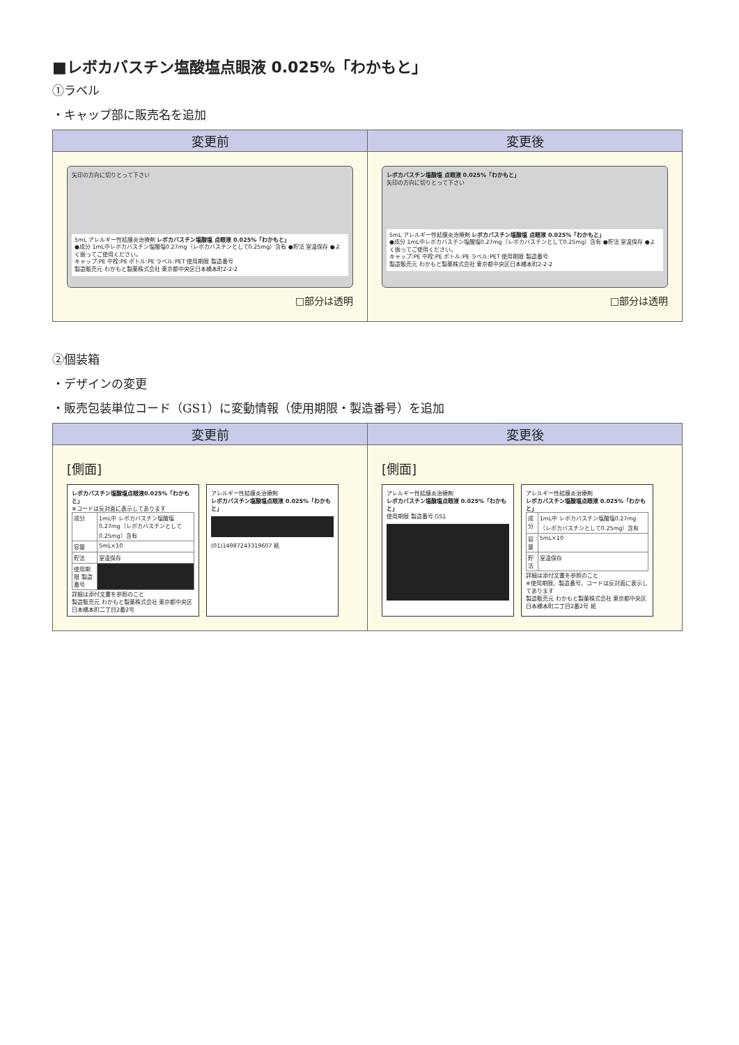■レボカバスチン塩酸塩点眼液 0.025%「わかもと」
①ラベル
・キャップ部に販売名を追加
| 変更前 | 変更後 |
| --- | --- |
| 矢印の方向に切りとって下さい 5mL アレルギー性結膜炎治療剤 レボカバスチン塩酸塩 点眼液 0.025%「わかもと」 ●成分 1mL中レボカバスチン塩酸塩0.27mg（レボカバスチンとして0.25mg）含有 ●貯法 室温保存 ●よく振ってご使用ください。 キャップ:PE 中栓:PE ボトル:PE ラベル:PET 使用期限 製造番号 製造販売元 わかもと製薬株式会社 東京都中央区日本橋本町2-2-2 □部分は透明 | レボカバスチン塩酸塩 点眼液 0.025%「わかもと」 矢印の方向に切りとって下さい 5mL アレルギー性結膜炎治療剤 レボカバスチン塩酸塩 点眼液 0.025%「わかもと」 ●成分 1mL中レボカバスチン塩酸塩0.27mg（レボカバスチンとして0.25mg）含有 ●貯法 室温保存 ●よく振ってご使用ください。 キャップ:PE 中栓:PE ボトル:PE ラベル:PET 使用期限 製造番号 製造販売元 わかもと製薬株式会社 東京都中央区日本橋本町2-2-2 □部分は透明 |
②個装箱
・デザインの変更
・販売包装単位コード（GS1）に変動情報（使用期限・製造番号）を追加
| 変更前 | 変更後 |
| --- | --- |
| [側面] レボカバスチン塩酸塩点眼液0.025%「わかもと」 ※コードは反対面に表示してあります / 成分 / 1mL中 レボカバスチン塩酸塩0.27mg（レボカバスチンとして0.25mg）含有 / / 容量 / 5mL×10 / / 貯法 / 室温保存 / / 使用期限 製造番号 / / 詳細は添付文書を参照のこと 製造販売元 わかもと製薬株式会社 東京都中央区日本橋本町二丁目2番2号 アレルギー性結膜炎治療剤 レボカバスチン塩酸塩点眼液 0.025%「わかもと」 (01)14987243319607 紙 | [側面] アレルギー性結膜炎治療剤 レボカバスチン塩酸塩点眼液 0.025%「わかもと」 使用期限 製造番号 GS1 アレルギー性結膜炎治療剤 レボカバスチン塩酸塩点眼液 0.025%「わかもと」 / 成分 / 1mL中 レボカバスチン塩酸塩0.27mg（レボカバスチンとして0.25mg）含有 / / 容量 / 5mL×10 / / 貯法 / 室温保存 / 詳細は添付文書を参照のこと ※使用期限、製造番号、コードは反対面に表示してあります 製造販売元 わかもと製薬株式会社 東京都中央区日本橋本町二丁目2番2号 紙 |